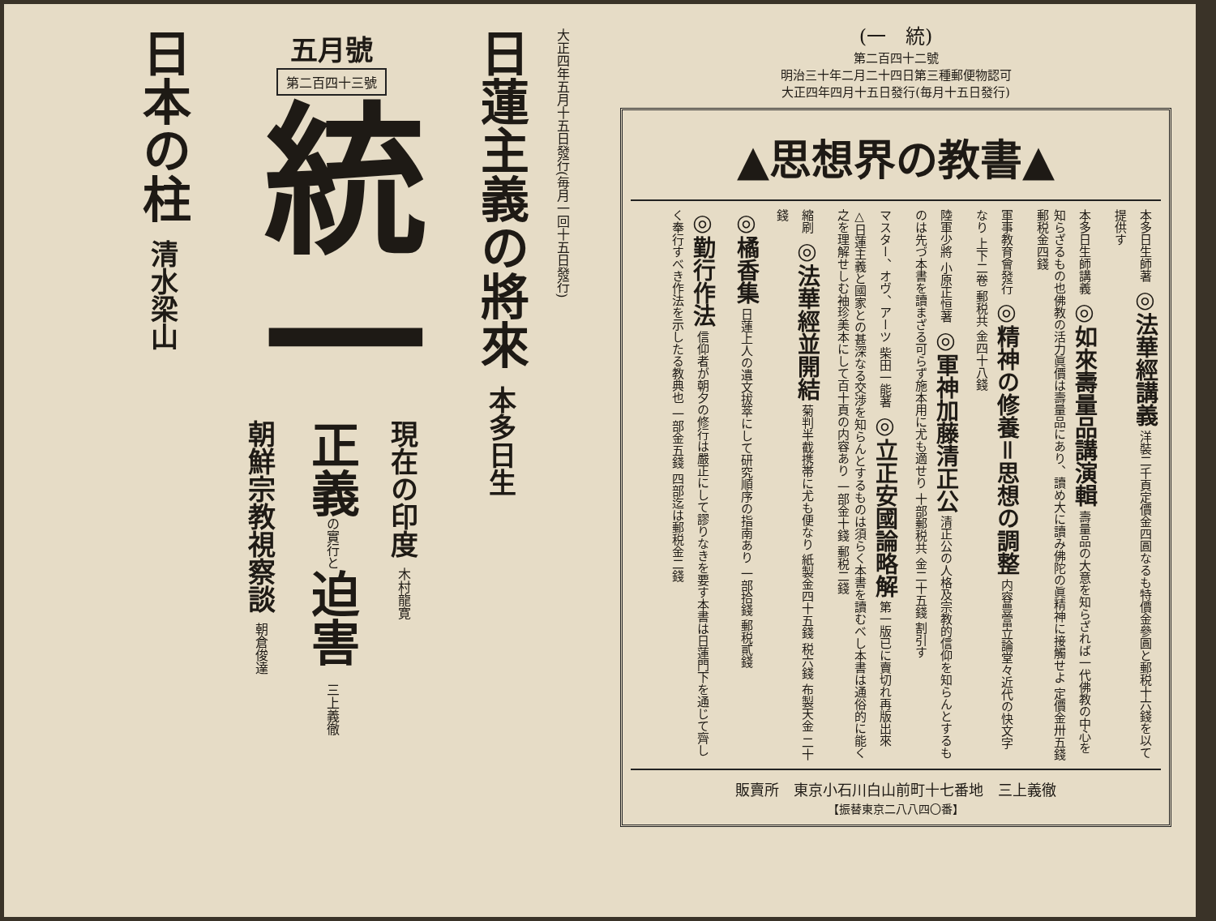大正四年五月十五日發行(毎月一回十五日發行)
日蓮主義の將來 本多日生
五月號
第二百四十三號
統一
現在の印度 木村龍寛
正義の實行と迫害 三上義徹
朝鮮宗教視察談 朝倉俊達
日本の柱 清水梁山
(一　統)
第二百四十二號
明治三十年二月二十四日第三種郵便物認可
大正四年四月十五日發行(毎月十五日發行)
▲思想界の教書▲
本多日生師著 ◎法華經講義 洋裝二千頁定價金四圓なるも特價金參圓と郵税十六錢を以て提供す
本多日生師講義 ◎如來壽量品講演輯 壽量品の大意を知らざれば一代佛教の中心を知らざるもの也佛教の活力眞價は壽量品にあり、讀め大に讀み佛陀の眞精神に接觸せよ 定價金卅五錢 郵税金四錢
軍事教育會發行 ◎精神の修養＝思想の調整 内容豊富立論堂々近代の快文字なり 上下二卷 郵税共 金四十八錢
陸軍少將 小原正恒著 ◎軍神加藤清正公 清正公の人格及宗教的信仰を知らんとするものは先づ本書を讀まざる可らず施本用に尤も適せり 十部郵税共 金二十五錢 割引す
マスター、オヴ、アーツ 柴田一能著 ◎立正安國論略解 第一版已に賣切れ再版出來△日蓮主義と國家との甚深なる交渉を知らんとするものは須らく本書を讀むべし本書は通俗的に能く之を理解せしむ袖珍美本にして百十頁の内容あり 一部金十錢 郵税二錢
縮刷 ◎法華經並開結 菊判半截携帯に尤も便なり 紙製金四十五錢 税六錢 布製天金 二十錢
◎橘香集 日蓮上人の遺文拔萃にして研究順序の指南あり 一部拾錢 郵税貳錢
◎勤行作法 信仰者が朝夕の修行は嚴正にして謬りなきを要す本書は日蓮門下を通じて齊しく奉行すべき作法を示したる教典也 一部金五錢 四部迄は郵税金二錢
販賣所　東京小石川白山前町十七番地　三上義徹
【振替東京二八八四〇番】